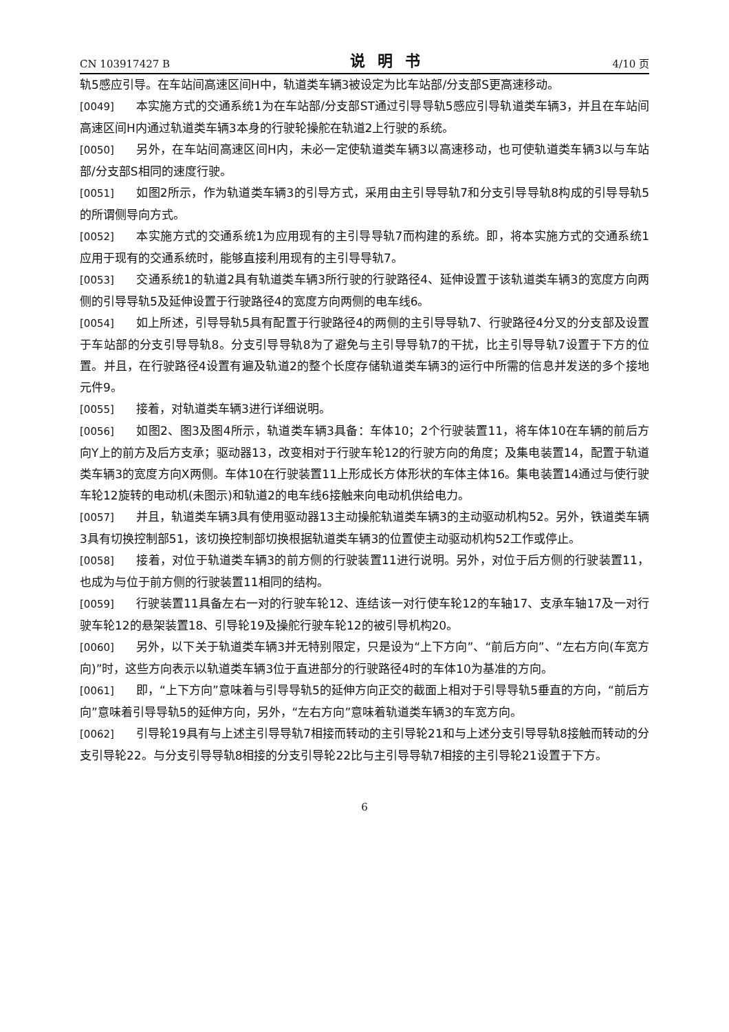CN 103917427 B 说明书 4/10 页
轨5感应引导。在车站间高速区间H中，轨道类车辆3被设定为比车站部/分支部S更高速移动。
[0049] 本实施方式的交通系统1为在车站部/分支部ST通过引导导轨5感应引导轨道类车辆3，并且在车站间高速区间H内通过轨道类车辆3本身的行驶轮操舵在轨道2上行驶的系统。
[0050] 另外，在车站间高速区间H内，未必一定使轨道类车辆3以高速移动，也可使轨道类车辆3以与车站部/分支部S相同的速度行驶。
[0051] 如图2所示，作为轨道类车辆3的引导方式，采用由主引导导轨7和分支引导导轨8构成的引导导轨5的所谓侧导向方式。
[0052] 本实施方式的交通系统1为应用现有的主引导导轨7而构建的系统。即，将本实施方式的交通系统1应用于现有的交通系统时，能够直接利用现有的主引导导轨7。
[0053] 交通系统1的轨道2具有轨道类车辆3所行驶的行驶路径4、延伸设置于该轨道类车辆3的宽度方向两侧的引导导轨5及延伸设置于行驶路径4的宽度方向两侧的电车线6。
[0054] 如上所述，引导导轨5具有配置于行驶路径4的两侧的主引导导轨7、行驶路径4分叉的分支部及设置于车站部的分支引导导轨8。分支引导导轨8为了避免与主引导导轨7的干扰，比主引导导轨7设置于下方的位置。并且，在行驶路径4设置有遍及轨道2的整个长度存储轨道类车辆3的运行中所需的信息并发送的多个接地元件9。
[0055] 接着，对轨道类车辆3进行详细说明。
[0056] 如图2、图3及图4所示，轨道类车辆3具备：车体10；2个行驶装置11，将车体10在车辆的前后方向Y上的前方及后方支承；驱动器13，改变相对于行驶车轮12的行驶方向的角度；及集电装置14，配置于轨道类车辆3的宽度方向X两侧。车体10在行驶装置11上形成长方体形状的车体主体16。集电装置14通过与使行驶车轮12旋转的电动机(未图示)和轨道2的电车线6接触来向电动机供给电力。
[0057] 并且，轨道类车辆3具有使用驱动器13主动操舵轨道类车辆3的主动驱动机构52。另外，铁道类车辆3具有切换控制部51，该切换控制部切换根据轨道类车辆3的位置使主动驱动机构52工作或停止。
[0058] 接着，对位于轨道类车辆3的前方侧的行驶装置11进行说明。另外，对位于后方侧的行驶装置11，也成为与位于前方侧的行驶装置11相同的结构。
[0059] 行驶装置11具备左右一对的行驶车轮12、连结该一对行使车轮12的车轴17、支承车轴17及一对行驶车轮12的悬架装置18、引导轮19及操舵行驶车轮12的被引导机构20。
[0060] 另外，以下关于轨道类车辆3并无特别限定，只是设为“上下方向”、“前后方向”、“左右方向(车宽方向)”时，这些方向表示以轨道类车辆3位于直进部分的行驶路径4时的车体10为基准的方向。
[0061] 即，“上下方向”意味着与引导导轨5的延伸方向正交的截面上相对于引导导轨5垂直的方向，“前后方向”意味着引导导轨5的延伸方向，另外，“左右方向”意味着轨道类车辆3的车宽方向。
[0062] 引导轮19具有与上述主引导导轨7相接而转动的主引导轮21和与上述分支引导导轨8接触而转动的分支引导轮22。与分支引导导轨8相接的分支引导轮22比与主引导导轨7相接的主引导轮21设置于下方。
6